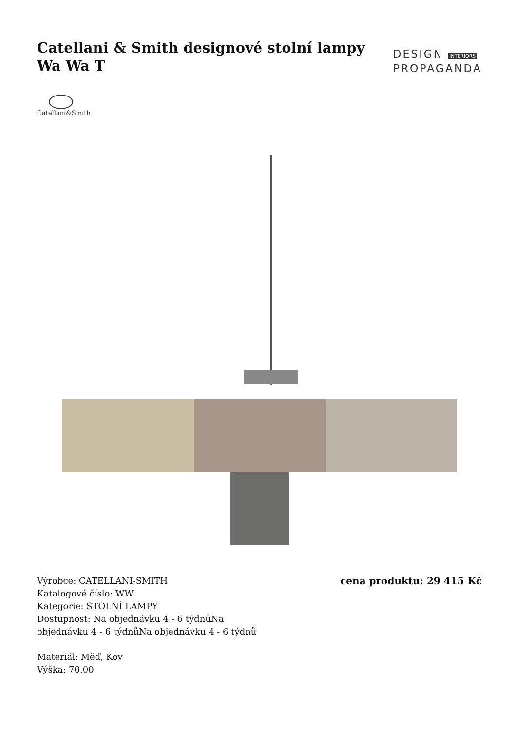Catellani & Smith designové stolní lampy Wa Wa T
DESIGN INTERIORS
PROPAGANDA
Catellani&Smith
Výrobce: CATELLANI-SMITH
Katalogové číslo: WW
Kategorie: STOLNÍ LAMPY
Dostupnost: Na objednávku 4 - 6 týdnůNa
objednávku 4 - 6 týdnůNa objednávku 4 - 6 týdnů
Materiál: Měď, Kov
Výška: 70.00
cena produktu: 29 415 Kč